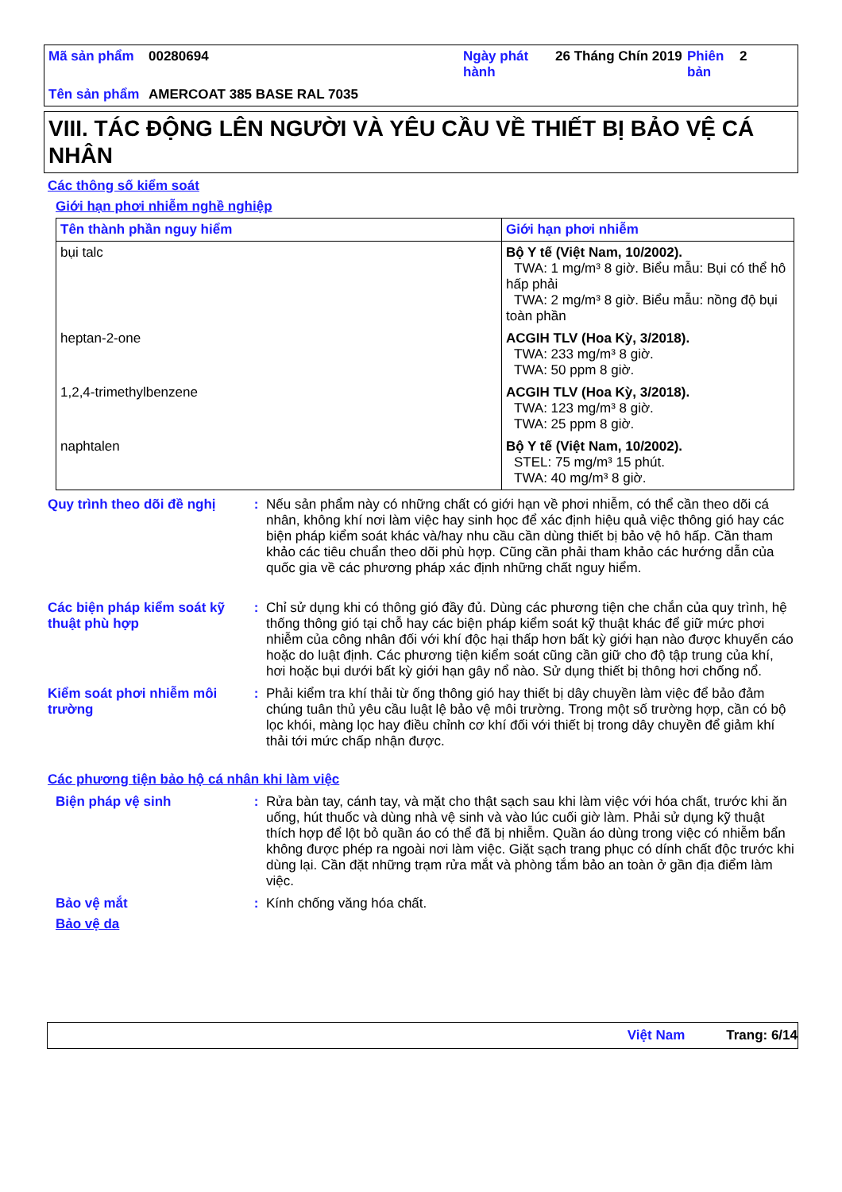| Mã sản phẩm | 00280694 | Ngày phát hành | 26 Tháng Chín 2019 | Phiên bản | 2 |
| Tên sản phẩm | AMERCOAT 385 BASE RAL 7035 | | | | |
VIII. TÁC ĐỘNG LÊN NGƯỜI VÀ YÊU CẦU VỀ THIẾT BỊ BẢO VỆ CÁ NHÂN
Các thông số kiểm soát
Giới hạn phơi nhiễm nghề nghiệp
| Tên thành phần nguy hiểm | Giới hạn phơi nhiễm |
| --- | --- |
| bụi talc | Bộ Y tế (Việt Nam, 10/2002). TWA: 1 mg/m³ 8 giờ. Biểu mẫu: Bụi có thể hô hấp phải TWA: 2 mg/m³ 8 giờ. Biểu mẫu: nồng độ bụi toàn phần |
| heptan-2-one | ACGIH TLV (Hoa Kỳ, 3/2018). TWA: 233 mg/m³ 8 giờ. TWA: 50 ppm 8 giờ. |
| 1,2,4-trimethylbenzene | ACGIH TLV (Hoa Kỳ, 3/2018). TWA: 123 mg/m³ 8 giờ. TWA: 25 ppm 8 giờ. |
| naphtalen | Bộ Y tế (Việt Nam, 10/2002). STEL: 75 mg/m³ 15 phút. TWA: 40 mg/m³ 8 giờ. |
Quy trình theo dõi đề nghị
:
Nếu sản phẩm này có những chất có giới hạn về phơi nhiễm, có thể cần theo dõi cá nhân, không khí nơi làm việc hay sinh học để xác định hiệu quả việc thông gió hay các biện pháp kiểm soát khác và/hay nhu cầu cần dùng thiết bị bảo vệ hô hấp. Cần tham khảo các tiêu chuẩn theo dõi phù hợp. Cũng cần phải tham khảo các hướng dẫn của quốc gia về các phương pháp xác định những chất nguy hiểm.
Các biện pháp kiểm soát kỹ thuật phù hợp
:
Chỉ sử dụng khi có thông gió đầy đủ. Dùng các phương tiện che chắn của quy trình, hệ thống thông gió tại chỗ hay các biện pháp kiểm soát kỹ thuật khác để giữ mức phơi nhiễm của công nhân đối với khí độc hại thấp hơn bất kỳ giới hạn nào được khuyến cáo hoặc do luật định. Các phương tiện kiểm soát cũng cần giữ cho độ tập trung của khí, hơi hoặc bụi dưới bất kỳ giới hạn gây nổ nào. Sử dụng thiết bị thông hơi chống nổ.
Kiểm soát phơi nhiễm môi trường
:
Phải kiểm tra khí thải từ ống thông gió hay thiết bị dây chuyền làm việc để bảo đảm chúng tuân thủ yêu cầu luật lệ bảo vệ môi trường. Trong một số trường hợp, cần có bộ lọc khói, màng lọc hay điều chỉnh cơ khí đối với thiết bị trong dây chuyền để giảm khí thải tới mức chấp nhận được.
Các phương tiện bảo hộ cá nhân khi làm việc
Biện pháp vệ sinh :
Rửa bàn tay, cánh tay, và mặt cho thật sạch sau khi làm việc với hóa chất, trước khi ăn uống, hút thuốc và dùng nhà vệ sinh và vào lúc cuối giờ làm. Phải sử dụng kỹ thuật thích hợp để lột bỏ quần áo có thể đã bị nhiễm. Quần áo dùng trong việc có nhiễm bẩn không được phép ra ngoài nơi làm việc. Giặt sạch trang phục có dính chất độc trước khi dùng lại. Cần đặt những trạm rửa mắt và phòng tắm bảo an toàn ở gần địa điểm làm việc.
Bảo vệ mắt :
Kính chống văng hóa chất.
Bảo vệ da
Việt Nam Trang: 6/14